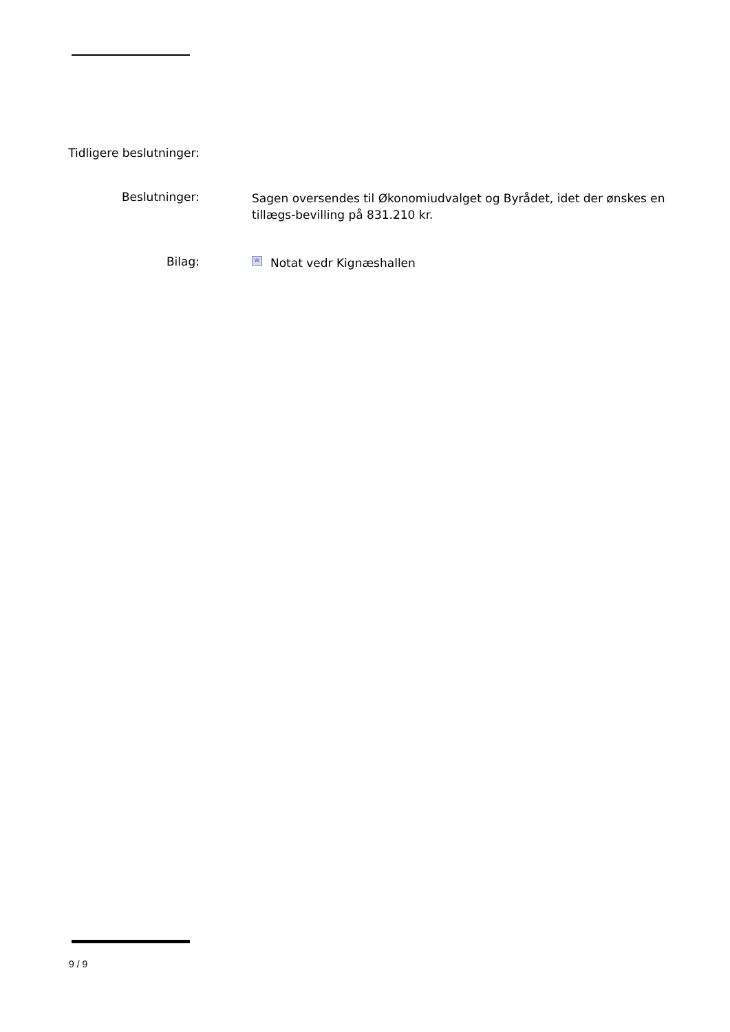Tidligere beslutninger:
Beslutninger:
Sagen oversendes til Økonomiudvalget og Byrådet, idet der ønskes en tillægs-bevilling på 831.210 kr.
Bilag:
W Notat vedr Kignæshallen
9 / 9